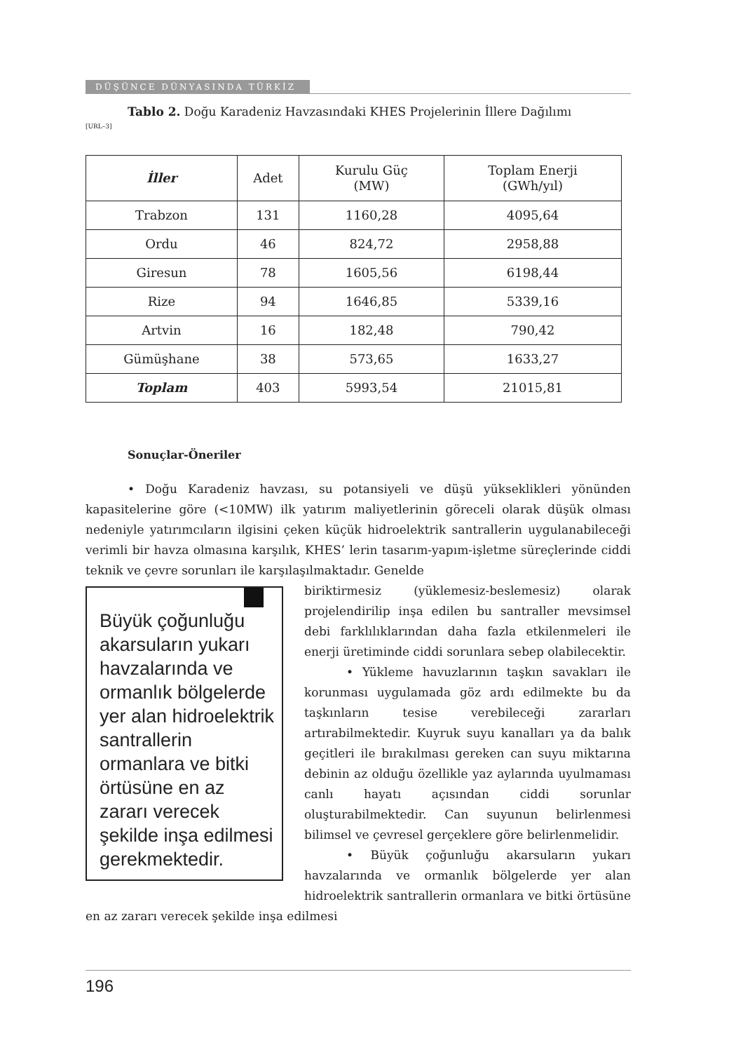DÜŞÜNCE DÜNYASINDA TÜRKİZ
Tablo 2. Doğu Karadeniz Havzasındaki KHES Projelerinin İllere Dağılımı
[URL–3]
| İller | Adet | Kurulu Güç (MW) | Toplam Enerji (GWh/yıl) |
| --- | --- | --- | --- |
| Trabzon | 131 | 1160,28 | 4095,64 |
| Ordu | 46 | 824,72 | 2958,88 |
| Giresun | 78 | 1605,56 | 6198,44 |
| Rize | 94 | 1646,85 | 5339,16 |
| Artvin | 16 | 182,48 | 790,42 |
| Gümüşhane | 38 | 573,65 | 1633,27 |
| Toplam | 403 | 5993,54 | 21015,81 |
Sonuçlar-Öneriler
• Doğu Karadeniz havzası, su potansiyeli ve düşü yükseklikleri yönünden kapasitelerine göre (<10MW) ilk yatırım maliyetlerinin göreceli olarak düşük olması nedeniyle yatırımcıların ilgisini çeken küçük hidroelektrik santrallerin uygulanabileceği verimli bir havza olmasına karşılık, KHES’ lerin tasarım-yapım-işletme süreçlerinde ciddi teknik ve çevre sorunları ile karşılaşılmaktadır. Genelde
Büyük çoğunluğu akarsuların yukarı havzalarında ve ormanlık bölgelerde yer alan hidroelektrik santrallerin ormanlara ve bitki örtüsüne en az zararı verecek şekilde inşa edilmesi gerekmektedir.
biriktirmesiz (yüklemesiz-beslemesiz) olarak projelendirilip inşa edilen bu santraller mevsimsel debi farklılıklarından daha fazla etkilenmeleri ile enerji üretiminde ciddi sorunlara sebep olabilecektir.
• Yükleme havuzlarının taşkın savakları ile korunması uygulamada göz ardı edilmekte bu da taşkınların tesise verebileceği zararları artırabilmektedir. Kuyruk suyu kanalları ya da balık geçitleri ile bırakılması gereken can suyu miktarına debinin az olduğu özellikle yaz aylarında uyulmaması canlı hayatı açısından ciddi sorunlar oluşturabilmektedir. Can suyunun belirlenmesi bilimsel ve çevresel gerçeklere göre belirlenmelidir.
• Büyük çoğunluğu akarsuların yukarı havzalarında ve ormanlık bölgelerde yer alan hidroelektrik santrallerin ormanlara ve bitki örtüsüne en az zararı verecek şekilde inşa edilmesi
196